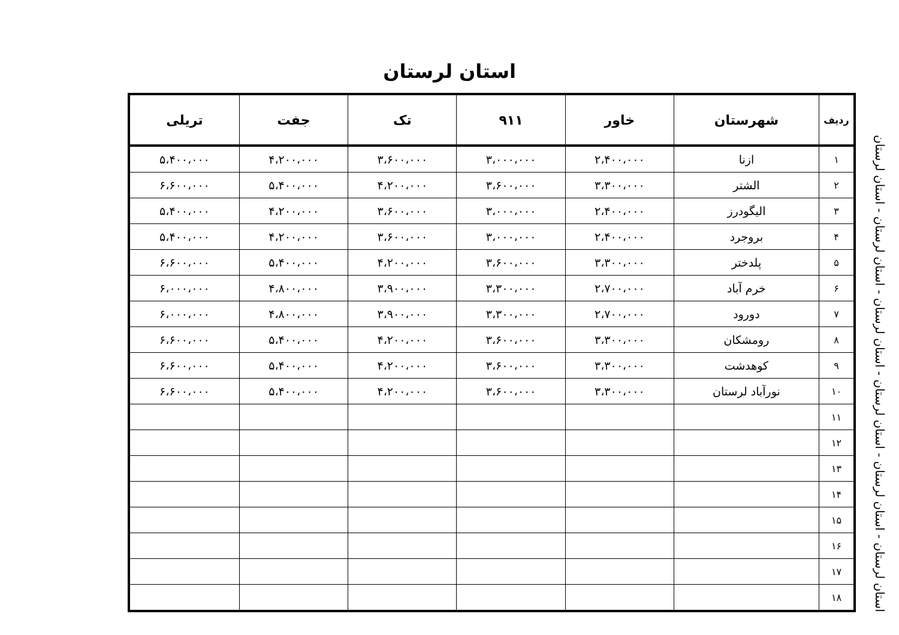استان لرستان
استان لرستان - استان لرستان - استان لرستان - استان لرستان - استان لرستان - استان لرستان
| ردیف | شهرستان | خاور | ۹۱۱ | تک | جفت | تریلی |
| --- | --- | --- | --- | --- | --- | --- |
| ۱ | ازنا | ۲،۴۰۰،۰۰۰ | ۳،۰۰۰،۰۰۰ | ۳،۶۰۰،۰۰۰ | ۴،۲۰۰،۰۰۰ | ۵،۴۰۰،۰۰۰ |
| ۲ | الشتر | ۳،۳۰۰،۰۰۰ | ۳،۶۰۰،۰۰۰ | ۴،۲۰۰،۰۰۰ | ۵،۴۰۰،۰۰۰ | ۶،۶۰۰،۰۰۰ |
| ۳ | الیگودرز | ۲،۴۰۰،۰۰۰ | ۳،۰۰۰،۰۰۰ | ۳،۶۰۰،۰۰۰ | ۴،۲۰۰،۰۰۰ | ۵،۴۰۰،۰۰۰ |
| ۴ | بروجرد | ۲،۴۰۰،۰۰۰ | ۳،۰۰۰،۰۰۰ | ۳،۶۰۰،۰۰۰ | ۴،۲۰۰،۰۰۰ | ۵،۴۰۰،۰۰۰ |
| ۵ | پلدختر | ۳،۳۰۰،۰۰۰ | ۳،۶۰۰،۰۰۰ | ۴،۲۰۰،۰۰۰ | ۵،۴۰۰،۰۰۰ | ۶،۶۰۰،۰۰۰ |
| ۶ | خرم آباد | ۲،۷۰۰،۰۰۰ | ۳،۳۰۰،۰۰۰ | ۳،۹۰۰،۰۰۰ | ۴،۸۰۰،۰۰۰ | ۶،۰۰۰،۰۰۰ |
| ۷ | دورود | ۲،۷۰۰،۰۰۰ | ۳،۳۰۰،۰۰۰ | ۳،۹۰۰،۰۰۰ | ۴،۸۰۰،۰۰۰ | ۶،۰۰۰،۰۰۰ |
| ۸ | رومشکان | ۳،۳۰۰،۰۰۰ | ۳،۶۰۰،۰۰۰ | ۴،۲۰۰،۰۰۰ | ۵،۴۰۰،۰۰۰ | ۶،۶۰۰،۰۰۰ |
| ۹ | کوهدشت | ۳،۳۰۰،۰۰۰ | ۳،۶۰۰،۰۰۰ | ۴،۲۰۰،۰۰۰ | ۵،۴۰۰،۰۰۰ | ۶،۶۰۰،۰۰۰ |
| ۱۰ | نورآباد لرستان | ۳،۳۰۰،۰۰۰ | ۳،۶۰۰،۰۰۰ | ۴،۲۰۰،۰۰۰ | ۵،۴۰۰،۰۰۰ | ۶،۶۰۰،۰۰۰ |
| ۱۱ | | | | | | |
| ۱۲ | | | | | | |
| ۱۳ | | | | | | |
| ۱۴ | | | | | | |
| ۱۵ | | | | | | |
| ۱۶ | | | | | | |
| ۱۷ | | | | | | |
| ۱۸ | | | | | | |